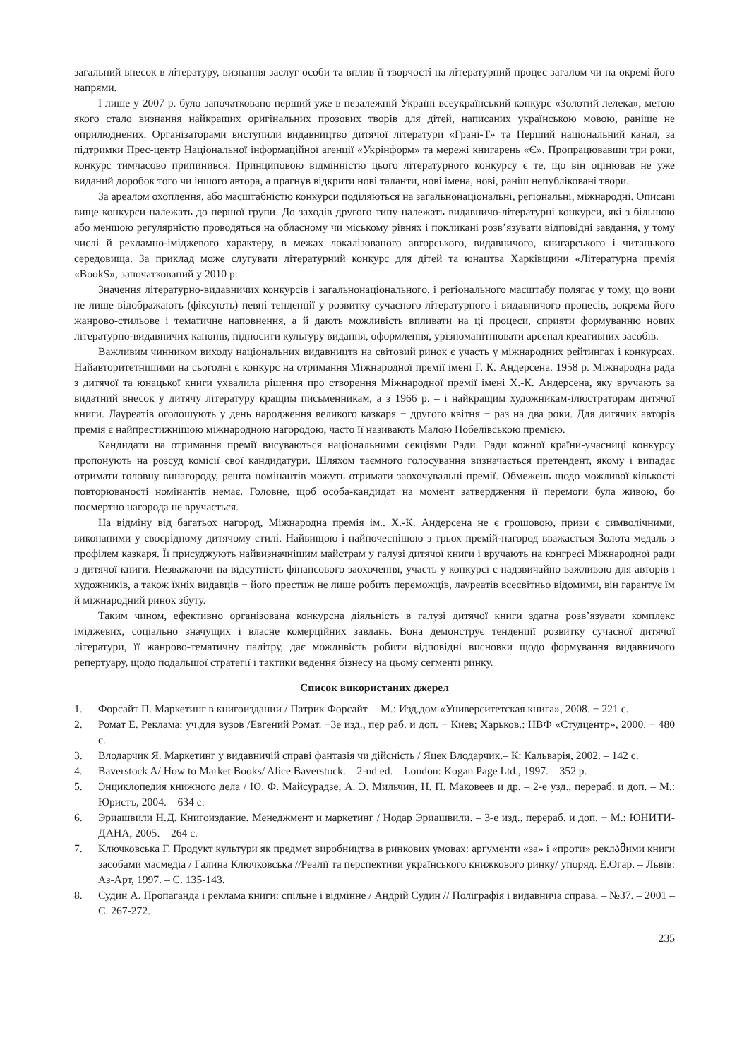загальний внесок в літературу, визнання заслуг особи та вплив її творчості на літературний процес загалом чи на окремі його напрями.
І лише у 2007 р. було започатковано перший уже в незалежній Україні всеукраїнський конкурс «Золотий лелека», метою якого стало визнання найкращих оригінальних прозових творів для дітей, написаних українською мовою, раніше не оприлюднених. Організаторами виступили видавництво дитячої літератури «Грані-Т» та Перший національний канал, за підтримки Прес-центр Національної інформаційної агенції «Укрінформ» та мережі книгарень «Є». Пропрацювавши три роки, конкурс тимчасово припинився. Принциповою відмінністю цього літературного конкурсу є те, що він оцінював не уже виданий доробок того чи іншого автора, а прагнув відкрити нові таланти, нові імена, нові, раніш непубліковані твори.
За ареалом охоплення, або масштабністю конкурси поділяються на загальнонаціональні, регіональні, міжнародні. Описані вище конкурси належать до першої групи. До заходів другого типу належать видавничо-літературні конкурси, які з більшою або меншою регулярністю проводяться на обласному чи міському рівнях і покликані розв’язувати відповідні завдання, у тому числі й рекламно-іміджевого характеру, в межах локалізованого авторського, видавничого, книгарського і читацького середовища. За приклад може слугувати літературний конкурс для дітей та юнацтва Харківщини «Літературна премія «BookS», започаткований у 2010 р.
Значення літературно-видавничих конкурсів і загальнонаціонального, і регіонального масштабу полягає у тому, що вони не лише відображають (фіксують) певні тенденції у розвитку сучасного літературного і видавничого процесів, зокрема його жанрово-стильове і тематичне наповнення, а й дають можливість впливати на ці процеси, сприяти формуванню нових літературно-видавничих канонів, підносити культуру видання, оформлення, урізноманітнювати арсенал креативних засобів.
Важливим чинником виходу національних видавництв на світовий ринок є участь у міжнародних рейтингах і конкурсах. Найавторитетнішими на сьогодні є конкурс на отримання Міжнародної премії імені Г. К. Андерсена. 1958 р. Міжнародна рада з дитячої та юнацької книги ухвалила рішення про створення Міжнародної премії імені Х.-К. Андерсена, яку вручають за видатний внесок у дитячу літературу кращим письменникам, а з 1966 р. – і найкращим художникам-ілюстраторам дитячої книги. Лауреатів оголошують у день народження великого казкаря − другого квітня − раз на два роки. Для дитячих авторів премія є найпрестижнішою міжнародною нагородою, часто її називають Малою Нобелівською премією.
Кандидати на отримання премії висуваються національними секціями Ради. Ради кожної країни-учасниці конкурсу пропонують на розсуд комісії свої кандидатури. Шляхом таємного голосування визначається претендент, якому і випадає отримати головну винагороду, решта номінантів можуть отримати заохочувальні премії. Обмежень щодо можливої кількості повторюваності номінантів немає. Головне, щоб особа-кандидат на момент затвердження її перемоги була живою, бо посмертно нагорода не вручається.
На відміну від багатьох нагород, Міжнародна премія ім.. Х.-К. Андерсена не є грошовою, призи є символічними, виконаними у своєрідному дитячому стилі. Найвищою і найпочеснішою з трьох премій-нагород вважається Золота медаль з профілем казкаря. Її присуджують найвизначнішим майстрам у галузі дитячої книги і вручають на конгресі Міжнародної ради з дитячої книги. Незважаючи на відсутність фінансового заохочення, участь у конкурсі є надзвичайно важливою для авторів і художників, а також їхніх видавців − його престиж не лише робить переможців, лауреатів всесвітньо відомими, він гарантує їм й міжнародний ринок збуту.
Таким чином, ефективно організована конкурсна діяльність в галузі дитячої книги здатна розв’язувати комплекс іміджевих, соціально значущих і власне комерційних завдань. Вона демонструє тенденції розвитку сучасної дитячої літератури, її жанрово-тематичну палітру, дає можливість робити відповідні висновки щодо формування видавничого репертуару, щодо подальшої стратегії і тактики ведення бізнесу на цьому сегменті ринку.
Список використаних джерел
1. Форсайт П. Маркетинг в книгоиздании / Патрик Форсайт. – М.: Изд.дом «Университетская книга», 2008. − 221 с.
2. Ромат Е. Реклама: уч.для вузов /Евгений Ромат. −3е изд., пер раб. и доп. − Киев; Харьков.: НВФ «Студцентр», 2000. − 480 с.
3. Влодарчик Я. Маркетинг у видавничій справі фантазія чи дійсність / Яцек Влодарчик.– К: Кальварія, 2002. – 142 с.
4. Baverstock A/ How to Market Books/ Alice Baverstock. – 2-nd ed. – London: Kogan Page Ltd., 1997. – 352 p.
5. Энциклопедия книжного дела / Ю. Ф. Майсурадзе, А. Э. Мильчин, Н. П. Маковеев и др. – 2-е узд., перераб. и доп. – М.: Юристъ, 2004. – 634 с.
6. Эриашвили Н.Д. Книгоиздание. Менеджмент и маркетинг / Нодар Эриашвили. – 3-е изд., перераб. и доп. − М.: ЮНИТИ-ДАНА, 2005. – 264 с.
7. Ключковська Г. Продукт культури як предмет виробництва в ринкових умовах: аргументи «за» і «проти» реклამими книги засобами масмедіа / Галина Ключковська //Реалії та перспективи українського книжкового ринку/ упоряд. Е.Огар. – Львів: Аз-Арт, 1997. – С. 135-143.
8. Судин А. Пропаганда і реклама книги: спільне і відмінне / Андрій Судин // Поліграфія і видавнича справа. – №37. – 2001 – С. 267-272.
235